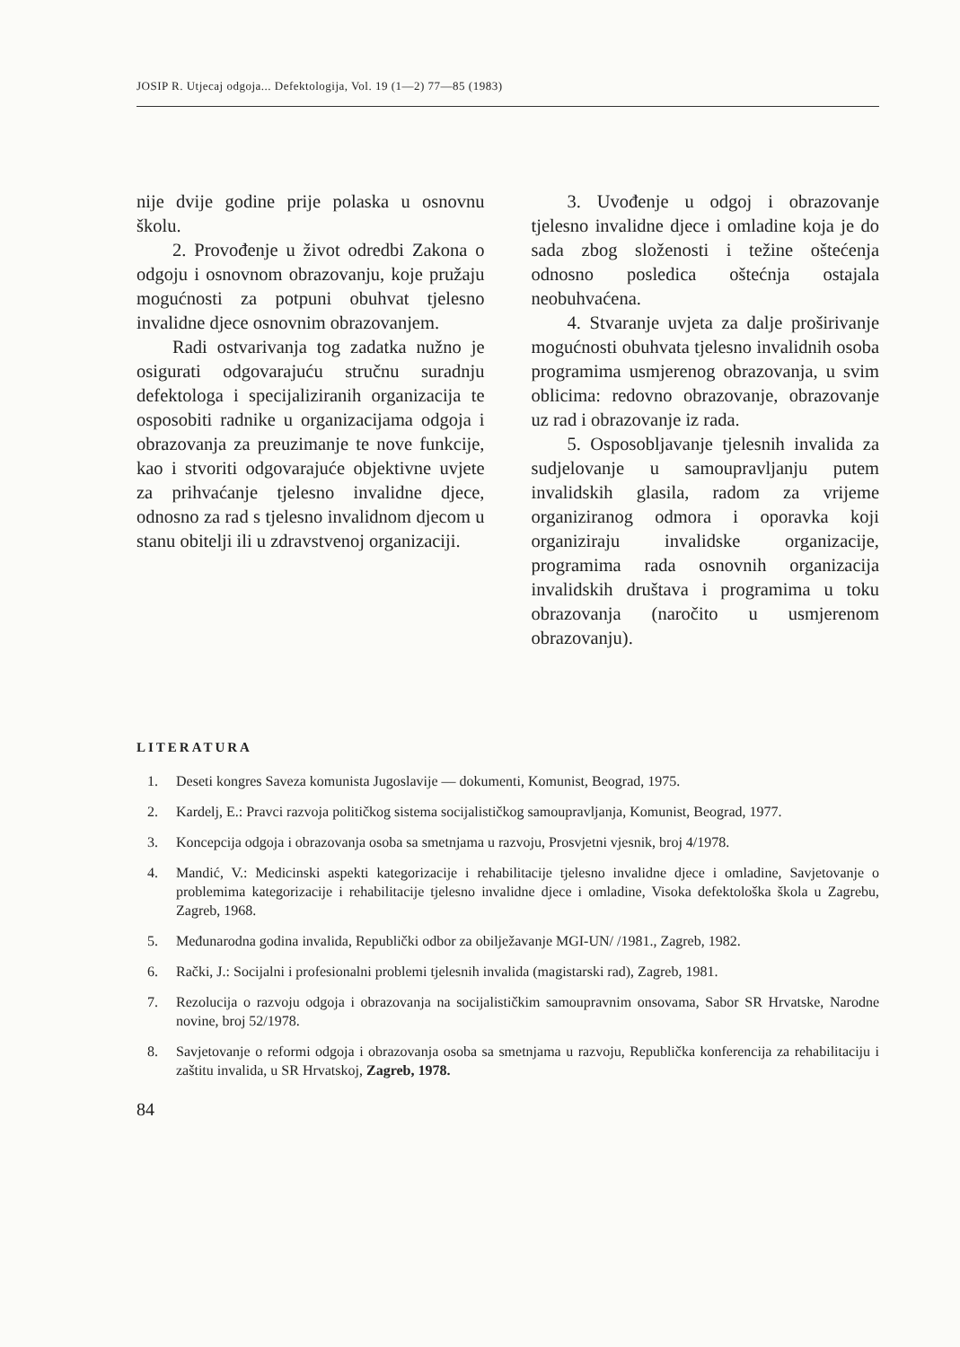JOSIP R. Utjecaj odgoja... Defektologija, Vol. 19 (1—2) 77—85 (1983)
nije dvije godine prije polaska u osnovnu školu.
2. Provođenje u život odredbi Zakona o odgoju i osnovnom obrazovanju, koje pružaju mogućnosti za potpuni obuhvat tjelesno invalidne djece osnovnim obrazovanjem.
Radi ostvarivanja tog zadatka nužno je osigurati odgovarajuću stručnu suradnju defektologa i specijaliziranih organizacija te osposobiti radnike u organizacijama odgoja i obrazovanja za preuzimanje te nove funkcije, kao i stvoriti odgovarajuće objektivne uvjete za prihvaćanje tjelesno invalidne djece, odnosno za rad s tjelesno invalidnom djecom u stanu obitelji ili u zdravstvenoj organizaciji.
3. Uvođenje u odgoj i obrazovanje tjelesno invalidne djece i omladine koja je do sada zbog složenosti i težine oštećenja odnosno posledica oštećnja ostajala neobuhvaćena.
4. Stvaranje uvjeta za dalje proširivanje mogućnosti obuhvata tjelesno invalidnih osoba programima usmjerenog obrazovanja, u svim oblicima: redovno obrazovanje, obrazovanje uz rad i obrazovanje iz rada.
5. Osposobljavanje tjelesnih invalida za sudjelovanje u samoupravljanju putem invalidskih glasila, radom za vrijeme organiziranog odmora i oporavka koji organiziraju invalidske organizacije, programima rada osnovnih organizacija invalidskih društava i programima u toku obrazovanja (naročito u usmjerenom obrazovanju).
LITERATURA
1. Deseti kongres Saveza komunista Jugoslavije — dokumenti, Komunist, Beograd, 1975.
2. Kardelj, E.: Pravci razvoja političkog sistema socijalističkog samoupravljanja, Komunist, Beograd, 1977.
3. Koncepcija odgoja i obrazovanja osoba sa smetnjama u razvoju, Prosvjetni vjesnik, broj 4/1978.
4. Mandić, V.: Medicinski aspekti kategorizacije i rehabilitacije tjelesno invalidne djece i omladine, Savjetovanje o problemima kategorizacije i rehabilitacije tjelesno invalidne djece i omladine, Visoka defektološka škola u Zagrebu, Zagreb, 1968.
5. Međunarodna godina invalida, Republički odbor za obilježavanje MGI-UN/ /1981., Zagreb, 1982.
6. Rački, J.: Socijalni i profesionalni problemi tjelesnih invalida (magistarski rad), Zagreb, 1981.
7. Rezolucija o razvoju odgoja i obrazovanja na socijalističkim samoupravnim onsovama, Sabor SR Hrvatske, Narodne novine, broj 52/1978.
8. Savjetovanje o reformi odgoja i obrazovanja osoba sa smetnjama u razvoju, Republička konferencija za rehabilitaciju i zaštitu invalida, u SR Hrvatskoj, Zagreb, 1978.
84